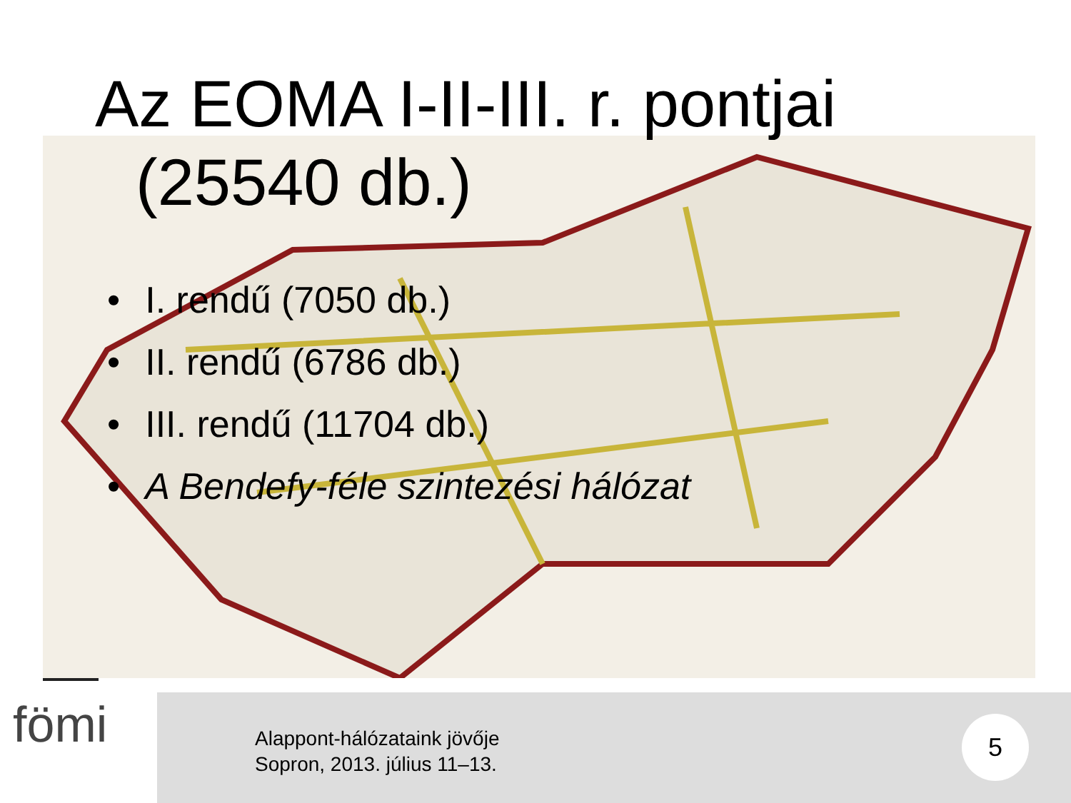Az EOMA I-II-III. r. pontjai
(25540 db.)
• I. rendű (7050 db.)
• II. rendű (6786 db.)
• III. rendű (11704 db.)
• A Bendefy-féle szintezési hálózat
fömi
Alappont-hálózataink jövője
Sopron, 2013. július 11–13.
5